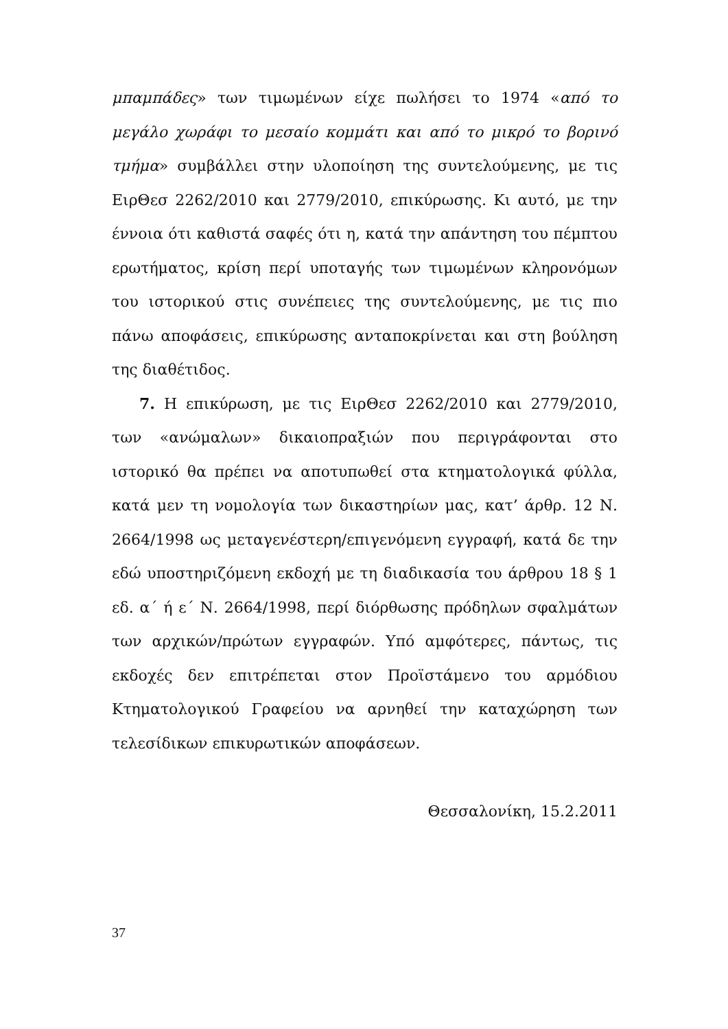μπαμπάδες» των τιμωμένων είχε πωλήσει το 1974 «από το μεγάλο χωράφι το μεσαίο κομμάτι και από το μικρό το βορινό τμήμα» συμβάλλει στην υλοποίηση της συντελούμενης, με τις ΕιρΘεσ 2262/2010 και 2779/2010, επικύρωσης. Κι αυτό, με την έννοια ότι καθιστά σαφές ότι η, κατά την απάντηση του πέμπτου ερωτήματος, κρίση περί υποταγής των τιμωμένων κληρονόμων του ιστορικού στις συνέπειες της συντελούμενης, με τις πιο πάνω αποφάσεις, επικύρωσης ανταποκρίνεται και στη βούληση της διαθέτιδος.
7. Η επικύρωση, με τις ΕιρΘεσ 2262/2010 και 2779/2010, των «ανώμαλων» δικαιοπραξιών που περιγράφονται στο ιστορικό θα πρέπει να αποτυπωθεί στα κτηματολογικά φύλλα, κατά μεν τη νομολογία των δικαστηρίων μας, κατ’ άρθρ. 12 Ν. 2664/1998 ως μεταγενέστερη/επιγενόμενη εγγραφή, κατά δε την εδώ υποστηριζόμενη εκδοχή με τη διαδικασία του άρθρου 18 § 1 εδ. α΄ ή ε΄ Ν. 2664/1998, περί διόρθωσης πρόδηλων σφαλμάτων των αρχικών/πρώτων εγγραφών. Υπό αμφότερες, πάντως, τις εκδοχές δεν επιτρέπεται στον Προϊστάμενο του αρμόδιου Κτηματολογικού Γραφείου να αρνηθεί την καταχώρηση των τελεσίδικων επικυρωτικών αποφάσεων.
Θεσσαλονίκη, 15.2.2011
37